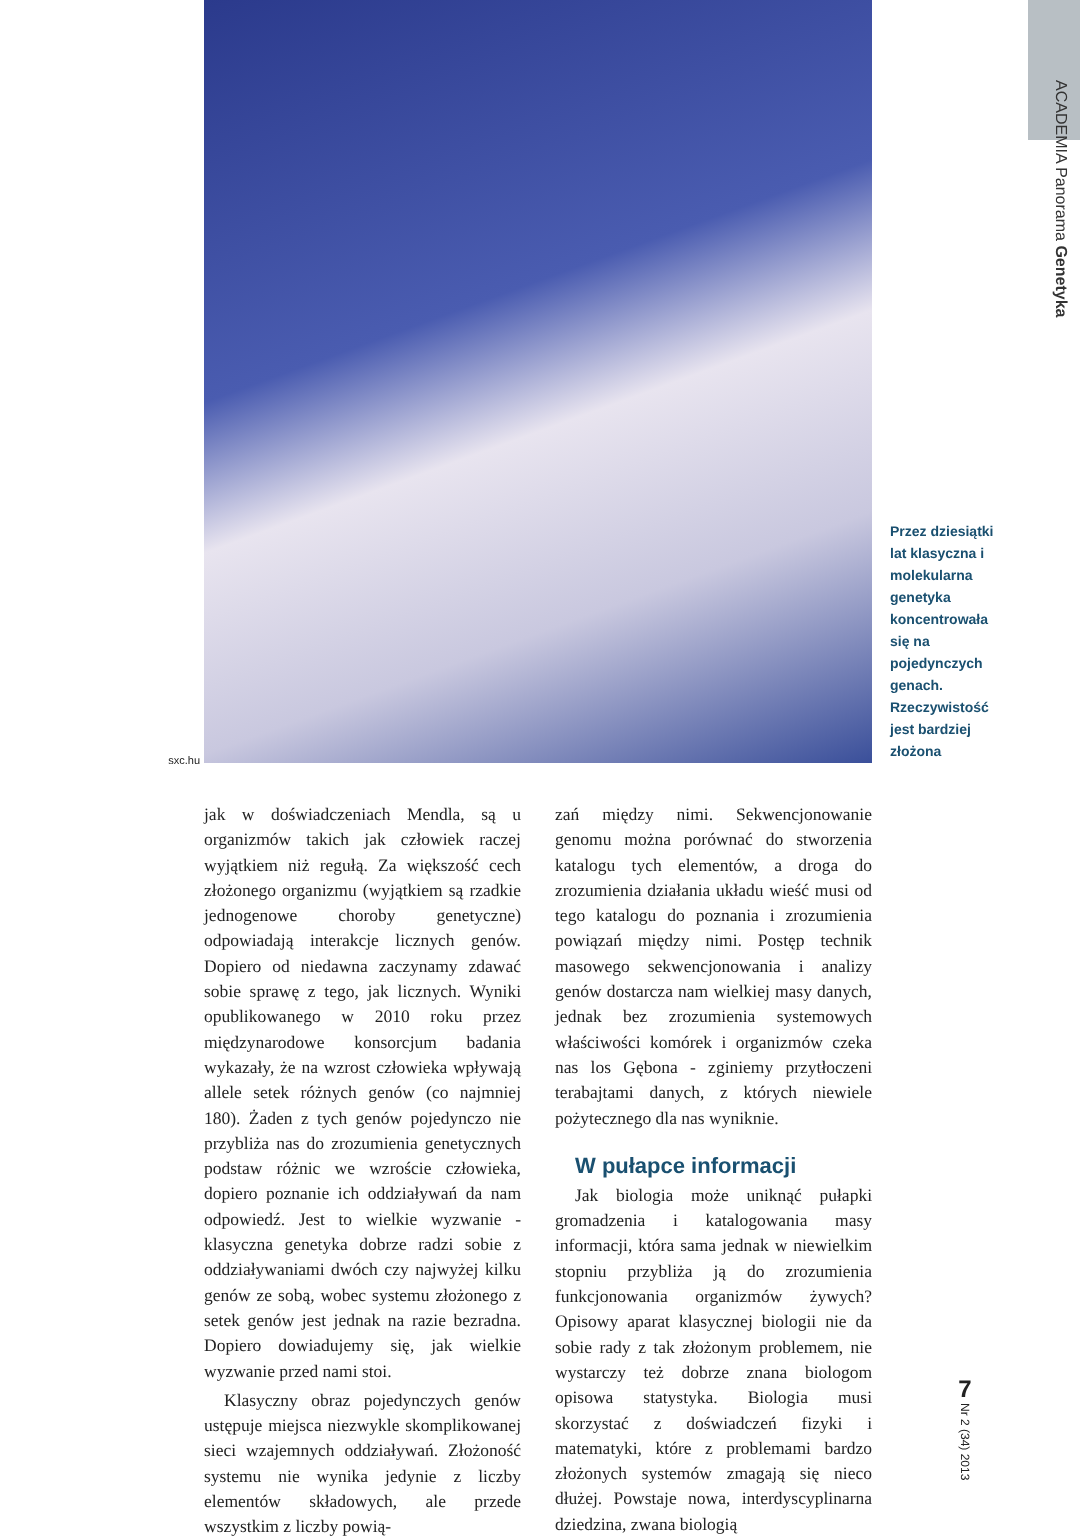sxc.hu
Przez dziesiątki lat klasyczna i molekularna genetyka koncentrowała się na pojedynczych genach. Rzeczywistość jest bardziej złożona
ACADEMIA Panorama Genetyka
jak w doświadczeniach Mendla, są u organizmów takich jak człowiek raczej wyjątkiem niż regułą. Za większość cech złożonego organizmu (wyjątkiem są rzadkie jednogenowe choroby genetyczne) odpowiadają interakcje licznych genów. Dopiero od niedawna zaczynamy zdawać sobie sprawę z tego, jak licznych. Wyniki opublikowanego w 2010 roku przez międzynarodowe konsorcjum badania wykazały, że na wzrost człowieka wpływają allele setek różnych genów (co najmniej 180). Żaden z tych genów pojedynczo nie przybliża nas do zrozumienia genetycznych podstaw różnic we wzroście człowieka, dopiero poznanie ich oddziaływań da nam odpowiedź. Jest to wielkie wyzwanie - klasyczna genetyka dobrze radzi sobie z oddziaływaniami dwóch czy najwyżej kilku genów ze sobą, wobec systemu złożonego z setek genów jest jednak na razie bezradna. Dopiero dowiadujemy się, jak wielkie wyzwanie przed nami stoi.
Klasyczny obraz pojedynczych genów ustępuje miejsca niezwykle skomplikowanej sieci wzajemnych oddziaływań. Złożoność systemu nie wynika jedynie z liczby elementów składowych, ale przede wszystkim z liczby powią-
zań między nimi. Sekwencjonowanie genomu można porównać do stworzenia katalogu tych elementów, a droga do zrozumienia działania układu wieść musi od tego katalogu do poznania i zrozumienia powiązań między nimi. Postęp technik masowego sekwencjonowania i analizy genów dostarcza nam wielkiej masy danych, jednak bez zrozumienia systemowych właściwości komórek i organizmów czeka nas los Gębona - zginiemy przytłoczeni terabajtami danych, z których niewiele pożytecznego dla nas wyniknie.
W pułapce informacji
Jak biologia może uniknąć pułapki gromadzenia i katalogowania masy informacji, która sama jednak w niewielkim stopniu przybliża ją do zrozumienia funkcjonowania organizmów żywych? Opisowy aparat klasycznej biologii nie da sobie rady z tak złożonym problemem, nie wystarczy też dobrze znana biologom opisowa statystyka. Biologia musi skorzystać z doświadczeń fizyki i matematyki, które z problemami bardzo złożonych systemów zmagają się nieco dłużej. Powstaje nowa, interdyscyplinarna dziedzina, zwana biologią
7
Nr 2 (34) 2013